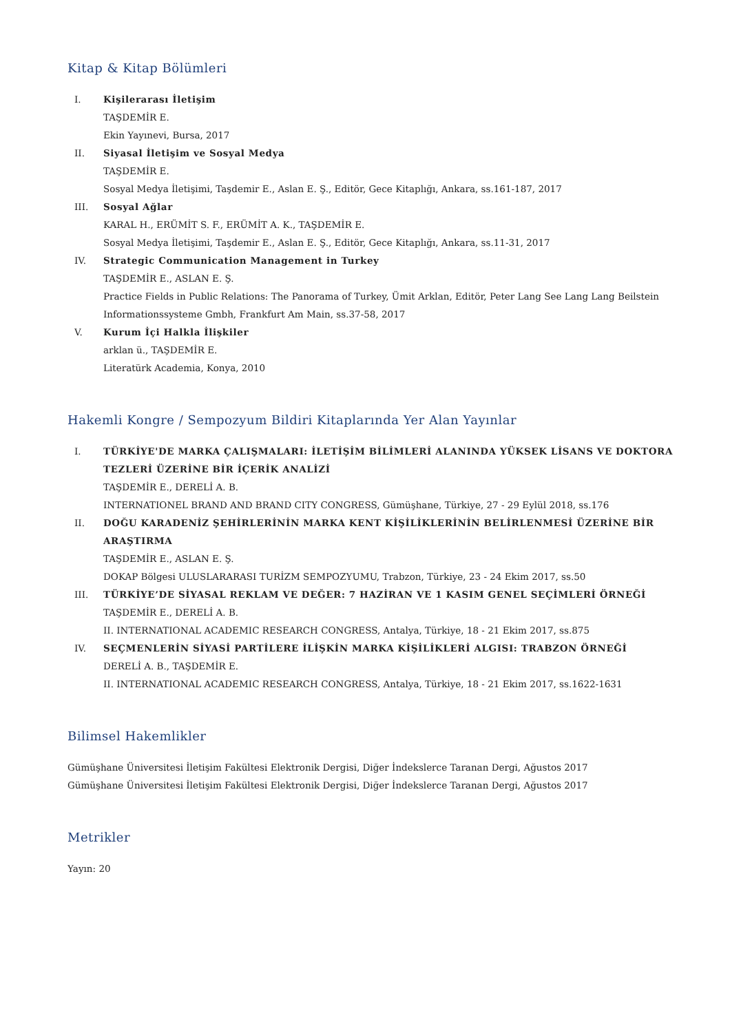Kitap & Kitap Bölümleri
I. Kişilerarası İletişim
TAŞDEMİR E.
Ekin Yayınevi, Bursa, 2017
II. Siyasal İletişim ve Sosyal Medya
TAŞDEMİR E.
Sosyal Medya İletişimi, Taşdemir E., Aslan E. Ş., Editör, Gece Kitaplığı, Ankara, ss.161-187, 2017
III. Sosyal Ağlar
KARAL H., ERÜMİT S. F., ERÜMİT A. K., TAŞDEMİR E.
Sosyal Medya İletişimi, Taşdemir E., Aslan E. Ş., Editör, Gece Kitaplığı, Ankara, ss.11-31, 2017
IV. Strategic Communication Management in Turkey
TAŞDEMİR E., ASLAN E. Ş.
Practice Fields in Public Relations: The Panorama of Turkey, Ümit Arklan, Editör, Peter Lang See Lang Lang Beilstein Informationssysteme Gmbh, Frankfurt Am Main, ss.37-58, 2017
V. Kurum İçi Halkla İlişkiler
arklan ü., TAŞDEMİR E.
Literatürk Academia, Konya, 2010
Hakemli Kongre / Sempozyum Bildiri Kitaplarında Yer Alan Yayınlar
I. TÜRKİYE'DE MARKA ÇALIŞMALARI: İLETİŞİM BİLİMLERİ ALANINDA YÜKSEK LİSANS VE DOKTORA TEZLERİ ÜZERİNE BİR İÇERİK ANALİZİ
TAŞDEMİR E., DERELİ A. B.
INTERNATIONEL BRAND AND BRAND CITY CONGRESS, Gümüşhane, Türkiye, 27 - 29 Eylül 2018, ss.176
II. DOĞU KARADENİZ ŞEHİRLERİNİN MARKA KENT KİŞİLİKLERİNİN BELİRLENMESİ ÜZERİNE BİR ARAŞTIRMA
TAŞDEMİR E., ASLAN E. Ş.
DOKAP Bölgesi ULUSLARARASI TURİZM SEMPOZYUMU, Trabzon, Türkiye, 23 - 24 Ekim 2017, ss.50
III. TÜRKİYE’DE SİYASAL REKLAM VE DEĞER: 7 HAZİRAN VE 1 KASIM GENEL SEÇİMLERİ ÖRNEĞİ
TAŞDEMİR E., DERELİ A. B.
II. INTERNATIONAL ACADEMIC RESEARCH CONGRESS, Antalya, Türkiye, 18 - 21 Ekim 2017, ss.875
IV. SEÇMENLERİN SİYASİ PARTİLERE İLİŞKİN MARKA KİŞİLİKLERİ ALGISI: TRABZON ÖRNEĞİ
DERELİ A. B., TAŞDEMİR E.
II. INTERNATIONAL ACADEMIC RESEARCH CONGRESS, Antalya, Türkiye, 18 - 21 Ekim 2017, ss.1622-1631
Bilimsel Hakemlikler
Gümüşhane Üniversitesi İletişim Fakültesi Elektronik Dergisi, Diğer İndekslerce Taranan Dergi, Ağustos 2017
Gümüşhane Üniversitesi İletişim Fakültesi Elektronik Dergisi, Diğer İndekslerce Taranan Dergi, Ağustos 2017
Metrikler
Yayın: 20